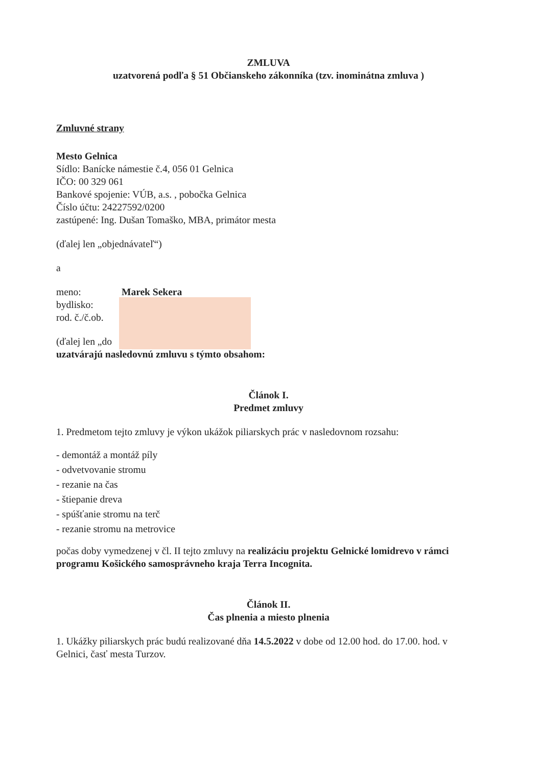ZMLUVA
uzatvorená podľa § 51 Občianskeho zákonníka (tzv. inominátna zmluva )
Zmluvné strany
Mesto Gelnica
Sídlo: Banícke námestie č.4, 056 01 Gelnica
IČO: 00 329 061
Bankové spojenie: VÚB, a.s. , pobočka Gelnica
Číslo účtu: 24227592/0200
zastúpené: Ing. Dušan Tomaško, MBA, primátor mesta
(ďalej len „objednávateľ“)
a
| meno: | Marek Sekera |
| bydlisko: | |
| rod. č./č.ob. | |
(ďalej len „do
uzatvárajú nasledovnú zmluvu s týmto obsahom:
Článok I.
Predmet zmluvy
1. Predmetom tejto zmluvy je výkon ukážok piliarskych prác v nasledovnom rozsahu:
- demontáž a montáž píly
- odvetvovanie stromu
- rezanie na čas
- štiepanie dreva
- spúšťanie stromu na terč
- rezanie stromu na metrovice
počas doby vymedzenej v čl. II tejto zmluvy na realizáciu projektu Gelnické lomidrevo v rámci programu Košického samosprávneho kraja Terra Incognita.
Článok II.
Čas plnenia a miesto plnenia
1. Ukážky piliarskych prác budú realizované dňa 14.5.2022 v dobe od 12.00 hod. do 17.00. hod. v Gelnici, časť mesta Turzov.